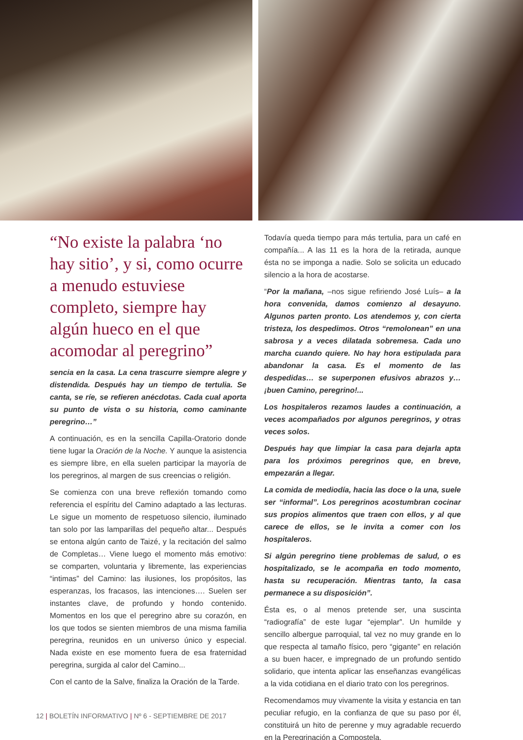“No existe la palabra ‘no hay sitio’, y si, como ocurre a menudo estuviese completo, siempre hay algún hueco en el que acomodar al peregrino”
sencia en la casa. La cena trascurre siempre alegre y distendida. Después hay un tiempo de tertulia. Se canta, se ríe, se refieren anécdotas. Cada cual aporta su punto de vista o su historia, como caminante peregrino…”
A continuación, es en la sencilla Capilla-Oratorio donde tiene lugar la Oración de la Noche. Y aunque la asistencia es siempre libre, en ella suelen participar la mayoría de los peregrinos, al margen de sus creencias o religión.
Se comienza con una breve reflexión tomando como referencia el espíritu del Camino adaptado a las lecturas. Le sigue un momento de respetuoso silencio, iluminado tan solo por las lamparillas del pequeño altar... Después se entona algún canto de Taizé, y la recitación del salmo de Completas… Viene luego el momento más emotivo: se comparten, voluntaria y libremente, las experiencias “intimas” del Camino: las ilusiones, los propósitos, las esperanzas, los fracasos, las intenciones…. Suelen ser instantes clave, de profundo y hondo contenido. Momentos en los que el peregrino abre su corazón, en los que todos se sienten miembros de una misma familia peregrina, reunidos en un universo único y especial. Nada existe en ese momento fuera de esa fraternidad peregrina, surgida al calor del Camino...
Con el canto de la Salve, finaliza la Oración de la Tarde.
Todavía queda tiempo para más tertulia, para un café en compañía... A las 11 es la hora de la retirada, aunque ésta no se imponga a nadie. Solo se solicita un educado silencio a la hora de acostarse.
“Por la mañana, –nos sigue refiriendo José Luís– a la hora convenida, damos comienzo al desayuno. Algunos parten pronto. Los atendemos y, con cierta tristeza, los despedimos. Otros “remolonean” en una sabrosa y a veces dilatada sobremesa. Cada uno marcha cuando quiere. No hay hora estipulada para abandonar la casa. Es el momento de las despedidas… se superponen efusivos abrazos y… ¡buen Camino, peregrino!...
Los hospitaleros rezamos laudes a continuación, a veces acompañados por algunos peregrinos, y otras veces solos.
Después hay que limpiar la casa para dejarla apta para los próximos peregrinos que, en breve, empezarán a llegar.
La comida de mediodía, hacia las doce o la una, suele ser “informal”. Los peregrinos acostumbran cocinar sus propios alimentos que traen con ellos, y al que carece de ellos, se le invita a comer con los hospitaleros.
Si algún peregrino tiene problemas de salud, o es hospitalizado, se le acompaña en todo momento, hasta su recuperación. Mientras tanto, la casa permanece a su disposición”.
Ésta es, o al menos pretende ser, una suscinta “radiografía” de este lugar “ejemplar”. Un humilde y sencillo albergue parroquial, tal vez no muy grande en lo que respecta al tamaño físico, pero “gigante” en relación a su buen hacer, e impregnado de un profundo sentido solidario, que intenta aplicar las enseñanzas evangélicas a la vida cotidiana en el diario trato con los peregrinos.
Recomendamos muy vivamente la visita y estancia en tan peculiar refugio, en la confianza de que su paso por él, constituirá un hito de perenne y muy agradable recuerdo en la Peregrinación a Compostela.
12 | BOLETÍN INFORMATIVO | Nº 6 - SEPTIEMBRE DE 2017